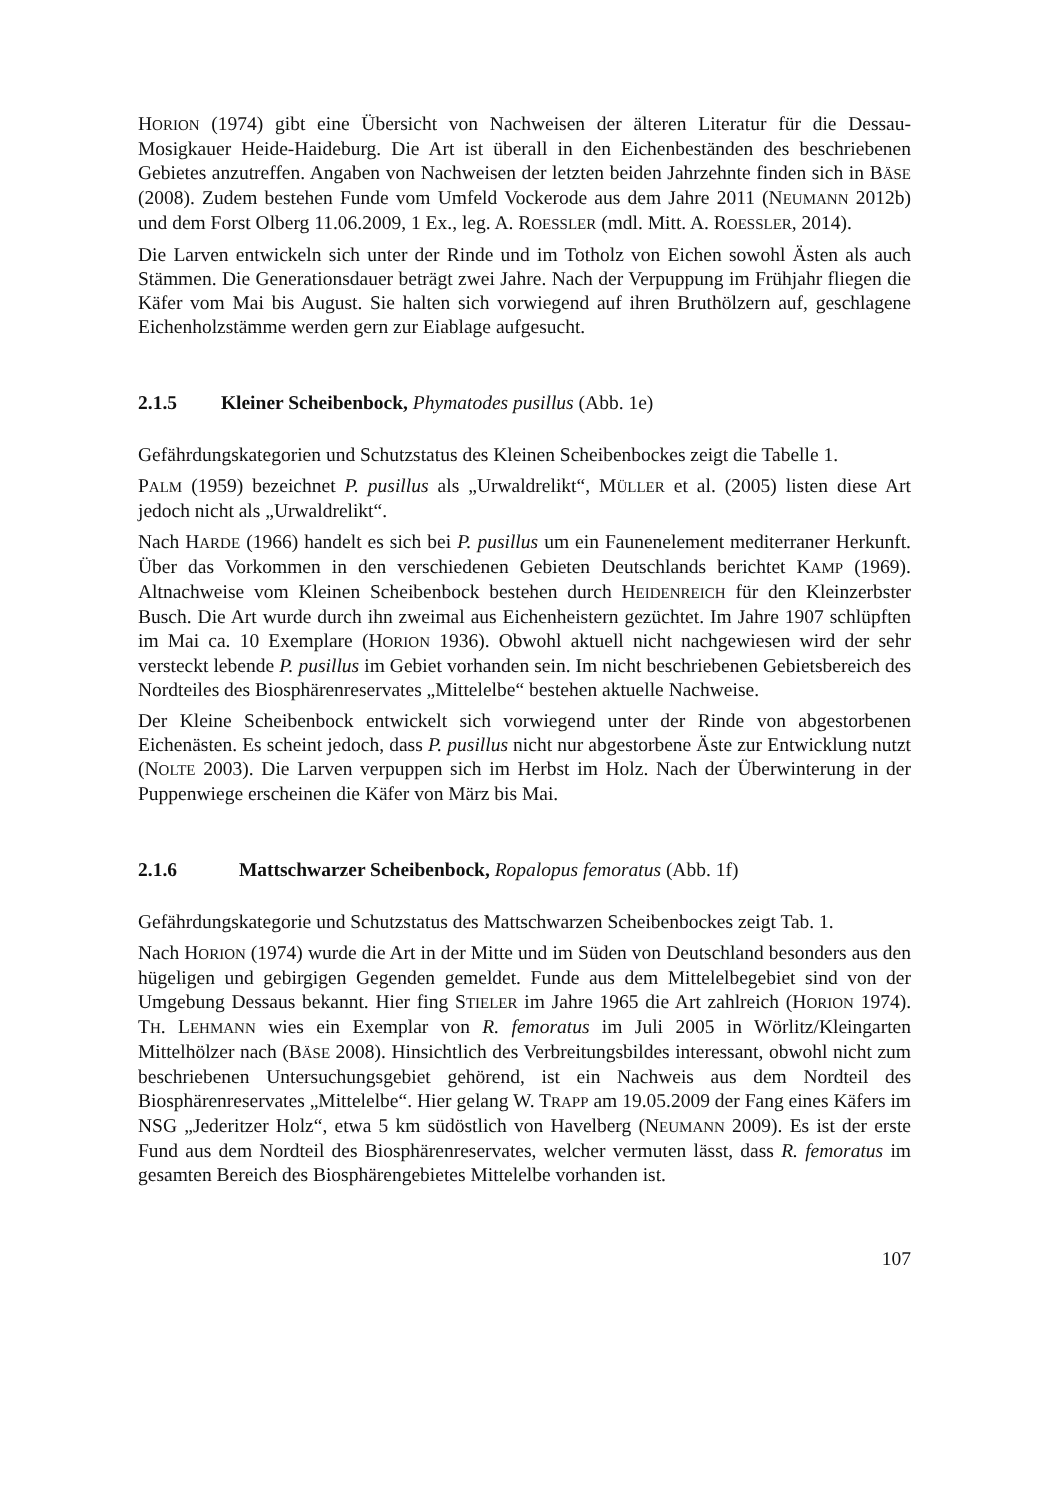HORION (1974) gibt eine Übersicht von Nachweisen der älteren Literatur für die Dessau-Mosigkauer Heide-Haideburg. Die Art ist überall in den Eichenbeständen des beschriebenen Gebietes anzutreffen. Angaben von Nachweisen der letzten beiden Jahrzehnte finden sich in BÄSE (2008). Zudem bestehen Funde vom Umfeld Vockerode aus dem Jahre 2011 (NEUMANN 2012b) und dem Forst Olberg 11.06.2009, 1 Ex., leg. A. ROESSLER (mdl. Mitt. A. ROESSLER, 2014).
Die Larven entwickeln sich unter der Rinde und im Totholz von Eichen sowohl Ästen als auch Stämmen. Die Generationsdauer beträgt zwei Jahre. Nach der Verpuppung im Frühjahr fliegen die Käfer vom Mai bis August. Sie halten sich vorwiegend auf ihren Bruthölzern auf, geschlagene Eichenholzstämme werden gern zur Eiablage aufgesucht.
2.1.5 Kleiner Scheibenbock, Phymatodes pusillus (Abb. 1e)
Gefährdungskategorien und Schutzstatus des Kleinen Scheibenbockes zeigt die Tabelle 1.
PALM (1959) bezeichnet P. pusillus als „Urwaldrelikt“, MÜLLER et al. (2005) listen diese Art jedoch nicht als „Urwaldrelikt“.
Nach HARDE (1966) handelt es sich bei P. pusillus um ein Faunenelement mediterraner Herkunft. Über das Vorkommen in den verschiedenen Gebieten Deutschlands berichtet KAMP (1969). Altnachweise vom Kleinen Scheibenbock bestehen durch HEIDENREICH für den Kleinzerbster Busch. Die Art wurde durch ihn zweimal aus Eichenheistern gezüchtet. Im Jahre 1907 schlüpften im Mai ca. 10 Exemplare (HORION 1936). Obwohl aktuell nicht nachgewiesen wird der sehr versteckt lebende P. pusillus im Gebiet vorhanden sein. Im nicht beschriebenen Gebietsbereich des Nordteiles des Biosphärenreservates „Mittelelbe“ bestehen aktuelle Nachweise.
Der Kleine Scheibenbock entwickelt sich vorwiegend unter der Rinde von abgestorbenen Eichenästen. Es scheint jedoch, dass P. pusillus nicht nur abgestorbene Äste zur Entwicklung nutzt (NOLTE 2003). Die Larven verpuppen sich im Herbst im Holz. Nach der Überwinterung in der Puppenwiege erscheinen die Käfer von März bis Mai.
2.1.6 Mattschwarzer Scheibenbock, Ropalopus femoratus (Abb. 1f)
Gefährdungskategorie und Schutzstatus des Mattschwarzen Scheibenbockes zeigt Tab. 1.
Nach HORION (1974) wurde die Art in der Mitte und im Süden von Deutschland besonders aus den hügeligen und gebirgigen Gegenden gemeldet. Funde aus dem Mittelelbegebiet sind von der Umgebung Dessaus bekannt. Hier fing STIELER im Jahre 1965 die Art zahlreich (HORION 1974). TH. LEHMANN wies ein Exemplar von R. femoratus im Juli 2005 in Wörlitz/Kleingarten Mittelhölzer nach (BÄSE 2008). Hinsichtlich des Verbreitungsbildes interessant, obwohl nicht zum beschriebenen Untersuchungsgebiet gehörend, ist ein Nachweis aus dem Nordteil des Biosphärenreservates „Mittelelbe“. Hier gelang W. TRAPP am 19.05.2009 der Fang eines Käfers im NSG „Jederitzer Holz“, etwa 5 km südöstlich von Havelberg (NEUMANN 2009). Es ist der erste Fund aus dem Nordteil des Biosphärenreservates, welcher vermuten lässt, dass R. femoratus im gesamten Bereich des Biosphärengebietes Mittelelbe vorhanden ist.
107